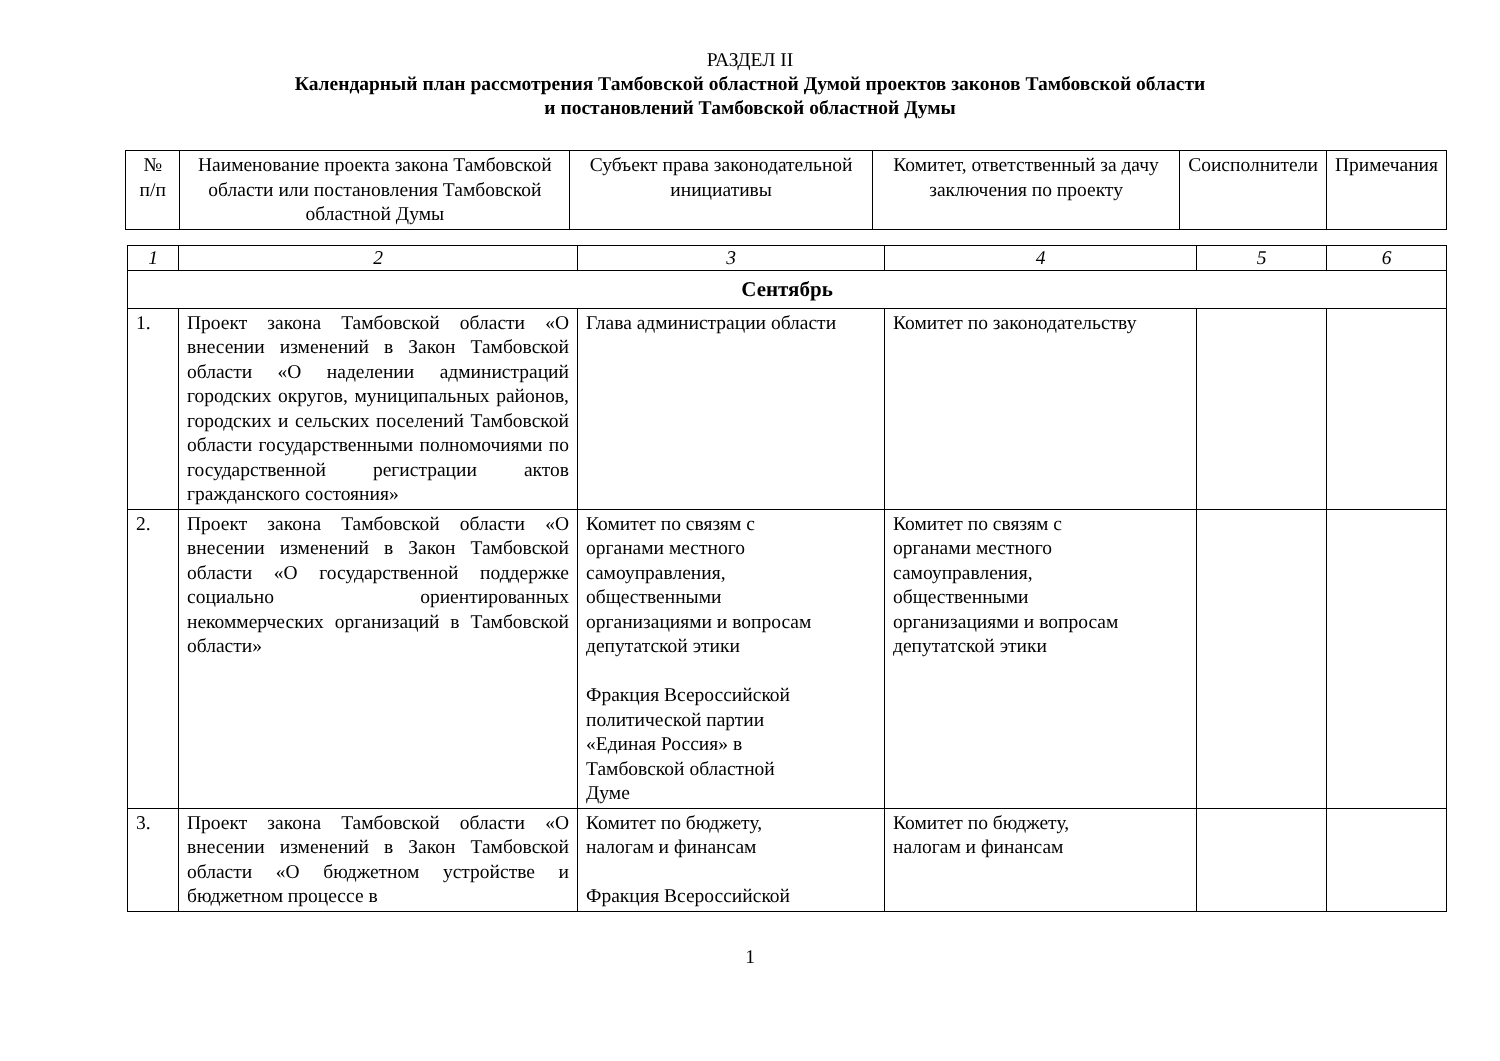РАЗДЕЛ II
Календарный план рассмотрения Тамбовской областной Думой проектов законов Тамбовской области
и постановлений Тамбовской областной Думы
| № п/п | Наименование проекта закона Тамбовской области или постановления Тамбовской областной Думы | Субъект права законодательной инициативы | Комитет, ответственный за дачу заключения по проекту | Соисполнители | Примечания |
| --- | --- | --- | --- | --- | --- |
| 1 | 2 | 3 | 4 | 5 | 6 |
| Сентябрь | | | | | |
| 1. | Проект закона Тамбовской области «О внесении изменений в Закон Тамбовской области «О наделении администраций городских округов, муниципальных районов, городских и сельских поселений Тамбовской области государственными полномочиями по государственной регистрации актов гражданского состояния» | Глава администрации области | Комитет по законодательству | | |
| 2. | Проект закона Тамбовской области «О внесении изменений в Закон Тамбовской области «О государственной поддержке социально ориентированных некоммерческих организаций в Тамбовской области» | Комитет по связям с органами местного самоуправления, общественными организациями и вопросам депутатской этики Фракция Всероссийской политической партии «Единая Россия» в Тамбовской областной Думе | Комитет по связям с органами местного самоуправления, общественными организациями и вопросам депутатской этики | | |
| 3. | Проект закона Тамбовской области «О внесении изменений в Закон Тамбовской области «О бюджетном устройстве и бюджетном процессе в | Комитет по бюджету, налогам и финансам Фракция Всероссийской | Комитет по бюджету, налогам и финансам | | |
1